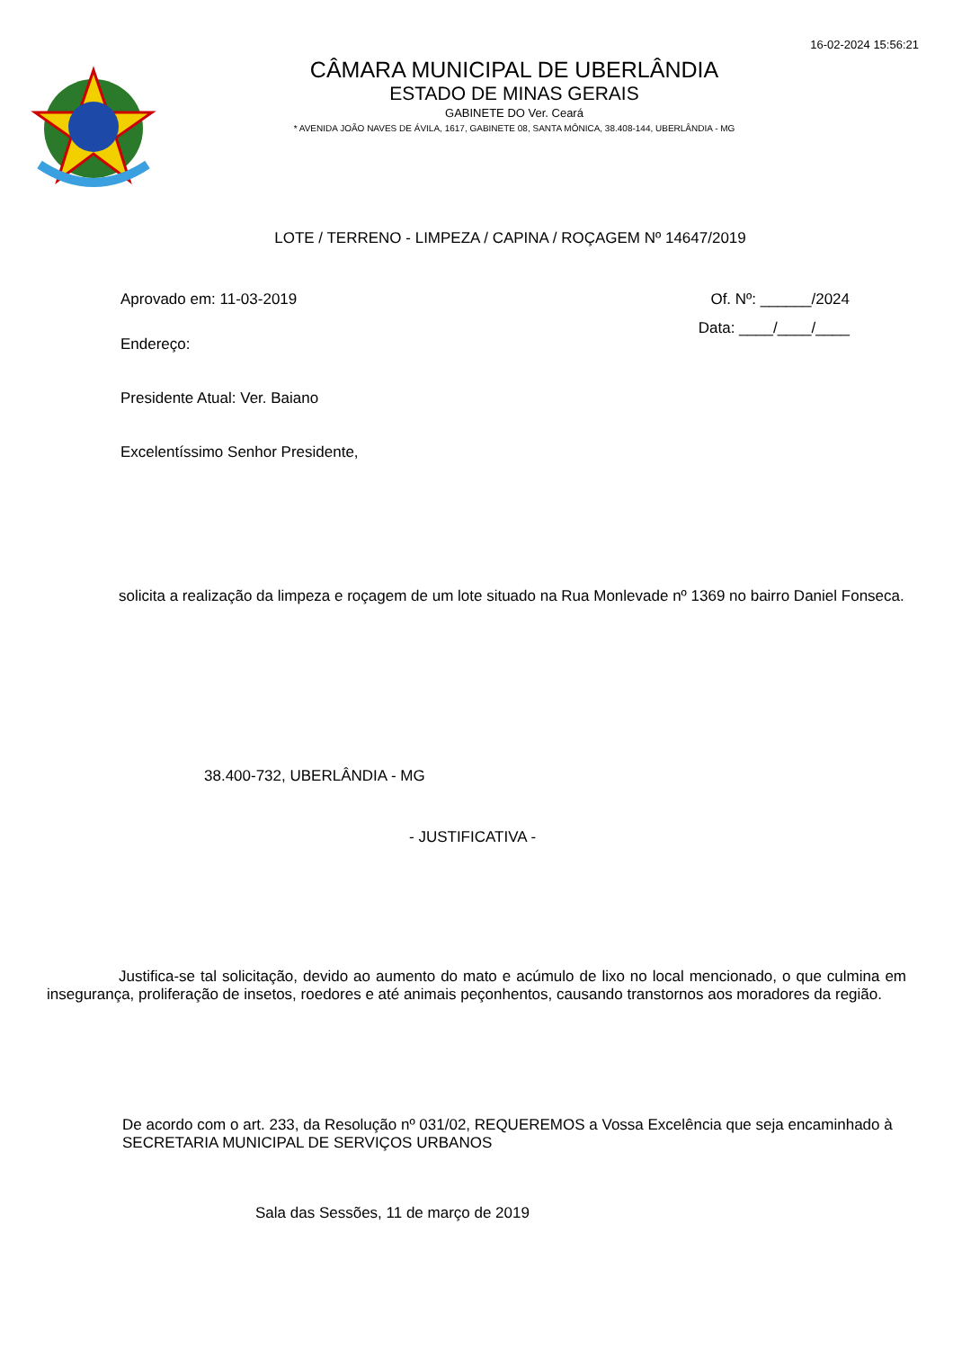16-02-2024 15:56:21
CÂMARA MUNICIPAL DE UBERLÂNDIA
ESTADO DE MINAS GERAIS
GABINETE DO Ver. Ceará
* AVENIDA JOÃO NAVES DE ÁVILA, 1617, GABINETE 08, SANTA MÔNICA, 38.408-144, UBERLÂNDIA - MG
LOTE / TERRENO - LIMPEZA / CAPINA / ROÇAGEM Nº 14647/2019
Aprovado em: 11-03-2019 Of. Nº: ______/2024
Endereço:
Data: ____/____/____
Presidente Atual: Ver. Baiano
Excelentíssimo Senhor Presidente,
solicita a realização da limpeza e roçagem de um lote situado na Rua Monlevade nº 1369 no bairro Daniel Fonseca.
38.400-732, UBERLÂNDIA - MG
- JUSTIFICATIVA -
Justifica-se tal solicitação, devido ao aumento do mato e acúmulo de lixo no local mencionado, o que culmina em insegurança, proliferação de insetos, roedores e até animais peçonhentos, causando transtornos aos moradores da região.
De acordo com o art. 233, da Resolução nº 031/02, REQUEREMOS a Vossa Excelência que seja encaminhado à SECRETARIA MUNICIPAL DE SERVIÇOS URBANOS
Sala das Sessões, 11 de março de 2019